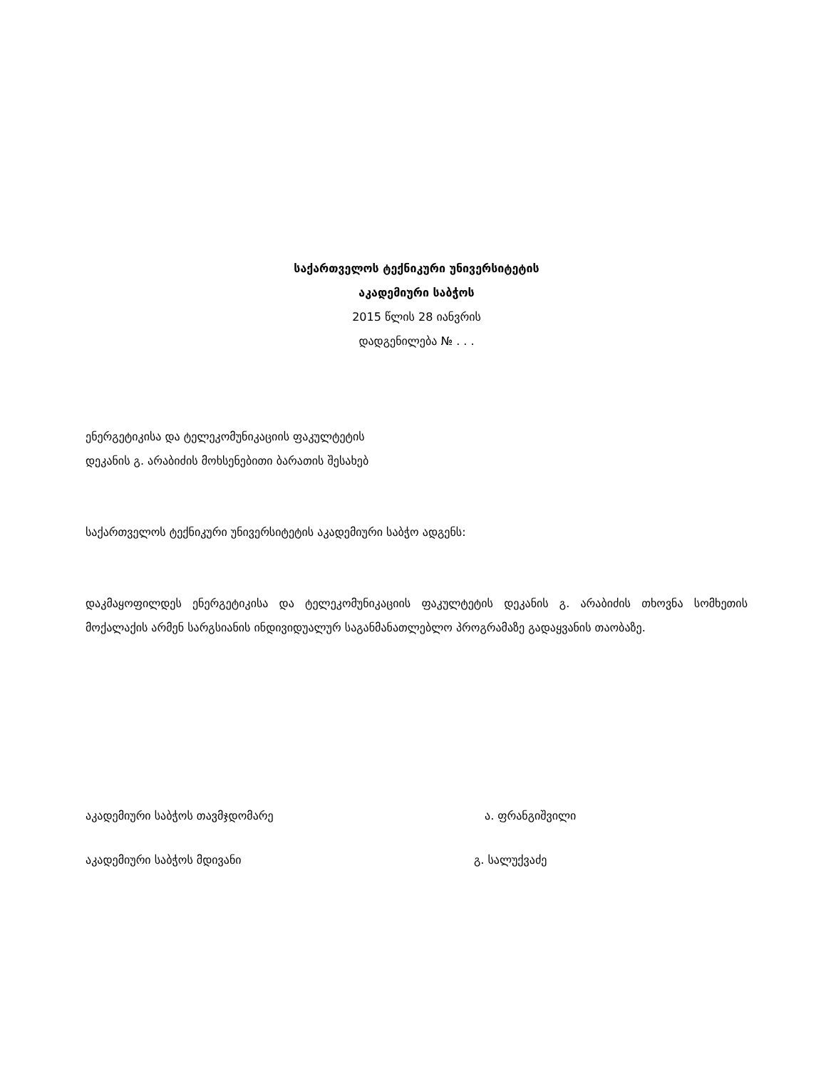საქართველოს ტექნიკური უნივერსიტეტის
აკადემიური საბჭოს
2015 წლის 28 იანვრის
დადგენილება № . . .
ენერგეტიკისა და ტელეკომუნიკაციის ფაკულტეტის
დეკანის გ. არაბიძის მოხსენებითი ბარათის შესახებ
საქართველოს ტექნიკური უნივერსიტეტის აკადემიური საბჭო ადგენს:
დაკმაყოფილდეს ენერგეტიკისა და ტელეკომუნიკაციის ფაკულტეტის დეკანის გ. არაბიძის თხოვნა სომხეთის მოქალაქის არმენ სარგსიანის ინდივიდუალურ საგანმანათლებლო პროგრამაზე გადაყვანის თაობაზე.
აკადემიური საბჭოს თავმჯდომარე ა. ფრანგიშვილი
აკადემიური საბჭოს მდივანი გ. სალუქვაძე